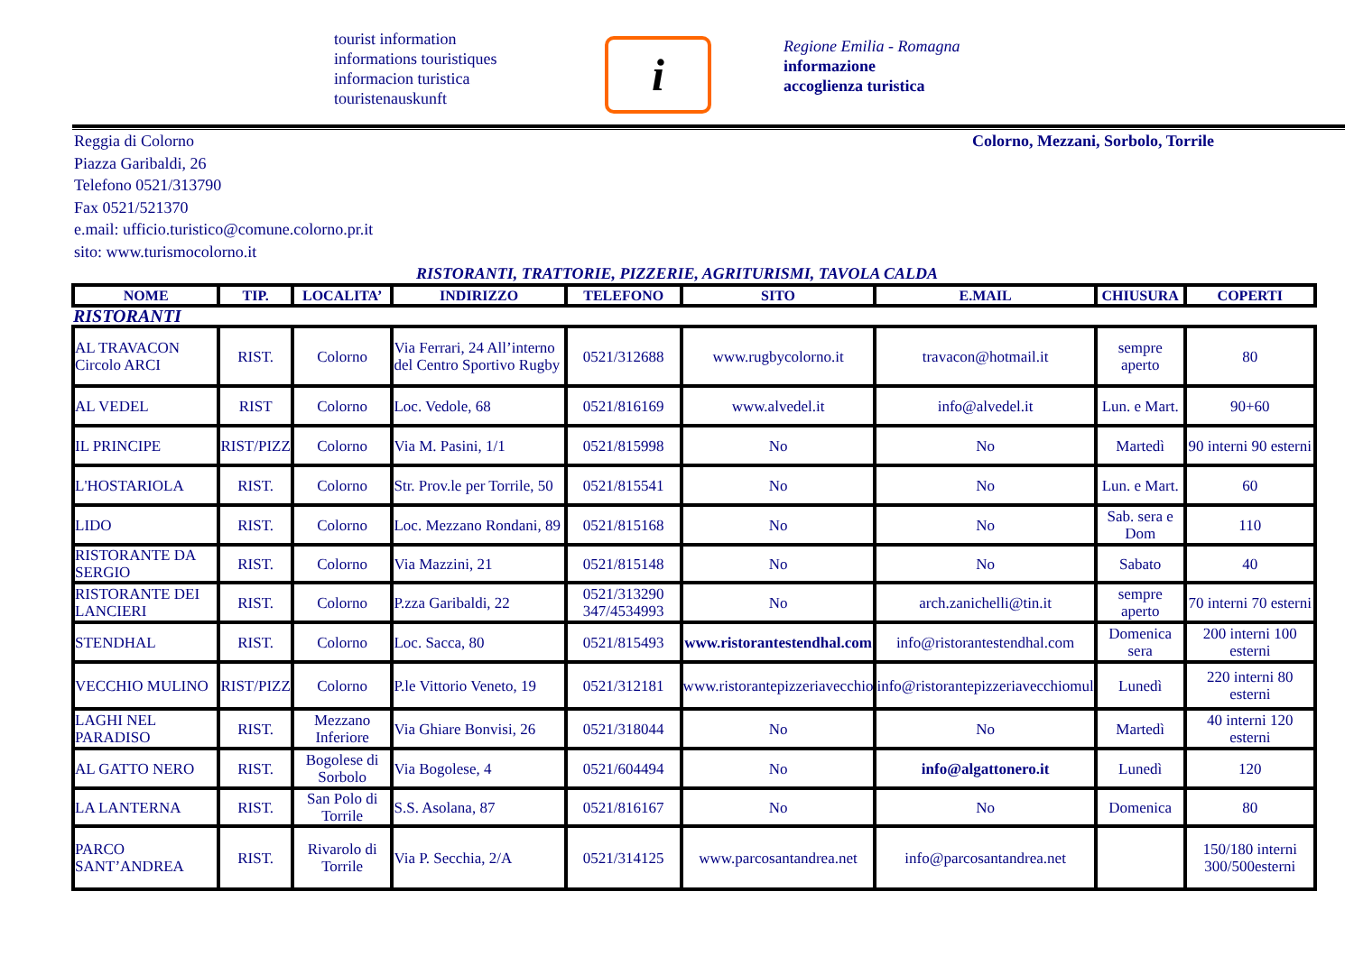tourist information
informations touristiques
informacion turistica
touristenauskunft
i
Regione Emilia - Romagna
informazione
accoglienza turistica
Reggia di Colorno
Piazza Garibaldi, 26
Telefono 0521/313790
Fax 0521/521370
e.mail: ufficio.turistico@comune.colorno.pr.it
sito: www.turismocolorno.it
Colorno, Mezzani, Sorbolo, Torrile
RISTORANTI, TRATTORIE, PIZZERIE, AGRITURISMI, TAVOLA CALDA
| NOME | TIP. | LOCALITA’ | INDIRIZZO | TELEFONO | SITO | E.MAIL | CHIUSURA | COPERTI |
| --- | --- | --- | --- | --- | --- | --- | --- | --- |
| RISTORANTI | | | | | | | | |
| AL TRAVACON Circolo ARCI | RIST. | Colorno | Via Ferrari, 24 All’interno del Centro Sportivo Rugby | 0521/312688 | www.rugbycolorno.it | travacon@hotmail.it | sempre aperto | 80 |
| AL VEDEL | RIST | Colorno | Loc. Vedole, 68 | 0521/816169 | www.alvedel.it | info@alvedel.it | Lun. e Mart. | 90+60 |
| IL PRINCIPE | RIST/PIZZ | Colorno | Via M. Pasini, 1/1 | 0521/815998 | No | No | Martedì | 90 interni 90 esterni |
| L'HOSTARIOLA | RIST. | Colorno | Str. Prov.le per Torrile, 50 | 0521/815541 | No | No | Lun. e Mart. | 60 |
| LIDO | RIST. | Colorno | Loc. Mezzano Rondani, 89 | 0521/815168 | No | No | Sab. sera e Dom | 110 |
| RISTORANTE DA SERGIO | RIST. | Colorno | Via Mazzini, 21 | 0521/815148 | No | No | Sabato | 40 |
| RISTORANTE DEI LANCIERI | RIST. | Colorno | P.zza Garibaldi, 22 | 0521/313290 347/4534993 | No | arch.zanichelli@tin.it | sempre aperto | 70 interni 70 esterni |
| STENDHAL | RIST. | Colorno | Loc. Sacca, 80 | 0521/815493 | www.ristorantestendhal.com | info@ristorantestendhal.com | Domenica sera | 200 interni 100 esterni |
| VECCHIO MULINO | RIST/PIZZ | Colorno | P.le Vittorio Veneto, 19 | 0521/312181 | www.ristorantepizzeriavecchio | info@ristorantepizzeriavecchiomul | Lunedì | 220 interni 80 esterni |
| LAGHI NEL PARADISO | RIST. | Mezzano Inferiore | Via Ghiare Bonvisi, 26 | 0521/318044 | No | No | Martedì | 40 interni 120 esterni |
| AL GATTO NERO | RIST. | Bogolese di Sorbolo | Via Bogolese, 4 | 0521/604494 | No | info@algattonero.it | Lunedì | 120 |
| LA LANTERNA | RIST. | San Polo di Torrile | S.S. Asolana, 87 | 0521/816167 | No | No | Domenica | 80 |
| PARCO SANT’ANDREA | RIST. | Rivarolo di Torrile | Via P. Secchia, 2/A | 0521/314125 | www.parcosantandrea.net | info@parcosantandrea.net | | 150/180 interni 300/500esterni |